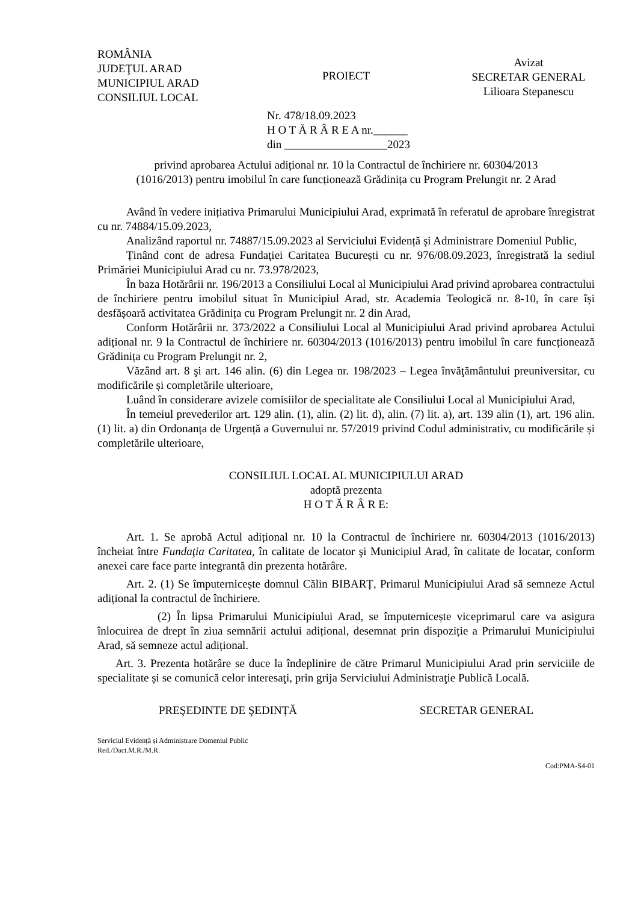ROMÂNIA
JUDEŢUL ARAD
MUNICIPIUL ARAD
CONSILIUL LOCAL
PROIECT
Avizat
SECRETAR GENERAL
Lilioara Stepanescu
Nr. 478/18.09.2023
H O T Ă R Â R E A nr.______
din __________________2023
privind aprobarea Actului adițional nr. 10 la Contractul de închiriere nr. 60304/2013
(1016/2013) pentru imobilul în care funcționează Grădinița cu Program Prelungit nr. 2 Arad
Având în vedere inițiativa Primarului Municipiului Arad, exprimată în referatul de aprobare înregistrat cu nr. 74884/15.09.2023,
Analizând raportul nr. 74887/15.09.2023 al Serviciului Evidență și Administrare Domeniul Public,
Ținând cont de adresa Fundaţiei Caritatea București cu nr. 976/08.09.2023, înregistrată la sediul Primăriei Municipiului Arad cu nr. 73.978/2023,
În baza Hotărârii nr. 196/2013 a Consiliului Local al Municipiului Arad privind aprobarea contractului de închiriere pentru imobilul situat în Municipiul Arad, str. Academia Teologică nr. 8-10, în care își desfășoară activitatea Grădinița cu Program Prelungit nr. 2 din Arad,
Conform Hotărârii nr. 373/2022 a Consiliului Local al Municipiului Arad privind aprobarea Actului adițional nr. 9 la Contractul de închiriere nr. 60304/2013 (1016/2013) pentru imobilul în care funcționează Grădinița cu Program Prelungit nr. 2,
Văzând art. 8 şi art. 146 alin. (6) din Legea nr. 198/2023 – Legea învăţământului preuniversitar, cu modificările și completările ulterioare,
Luând în considerare avizele comisiilor de specialitate ale Consiliului Local al Municipiului Arad,
În temeiul prevederilor art. 129 alin. (1), alin. (2) lit. d), alin. (7) lit. a), art. 139 alin (1), art. 196 alin. (1) lit. a) din Ordonanța de Urgență a Guvernului nr. 57/2019 privind Codul administrativ, cu modificările și completările ulterioare,
CONSILIUL LOCAL AL MUNICIPIULUI ARAD
adoptă prezenta
H O T Ă R Â R E:
Art. 1. Se aprobă Actul adițional nr. 10 la Contractul de închiriere nr. 60304/2013 (1016/2013) încheiat între Fundaţia Caritatea, în calitate de locator şi Municipiul Arad, în calitate de locatar, conform anexei care face parte integrantă din prezenta hotărâre.
Art. 2. (1) Se împuternicește domnul Călin BIBARȚ, Primarul Municipiului Arad să semneze Actul adițional la contractul de închiriere.
(2) În lipsa Primarului Municipiului Arad, se împuternicește viceprimarul care va asigura înlocuirea de drept în ziua semnării actului adițional, desemnat prin dispoziție a Primarului Municipiului Arad, să semneze actul adițional.
Art. 3. Prezenta hotărâre se duce la îndeplinire de către Primarul Municipiului Arad prin serviciile de specialitate și se comunică celor interesaţi, prin grija Serviciului Administraţie Publică Locală.
PREŞEDINTE DE ŞEDINȚĂ SECRETAR GENERAL
Serviciul Evidență și Administrare Domeniul Public
Red./Dact.M.R./M.R.
Cod:PMA-S4-01